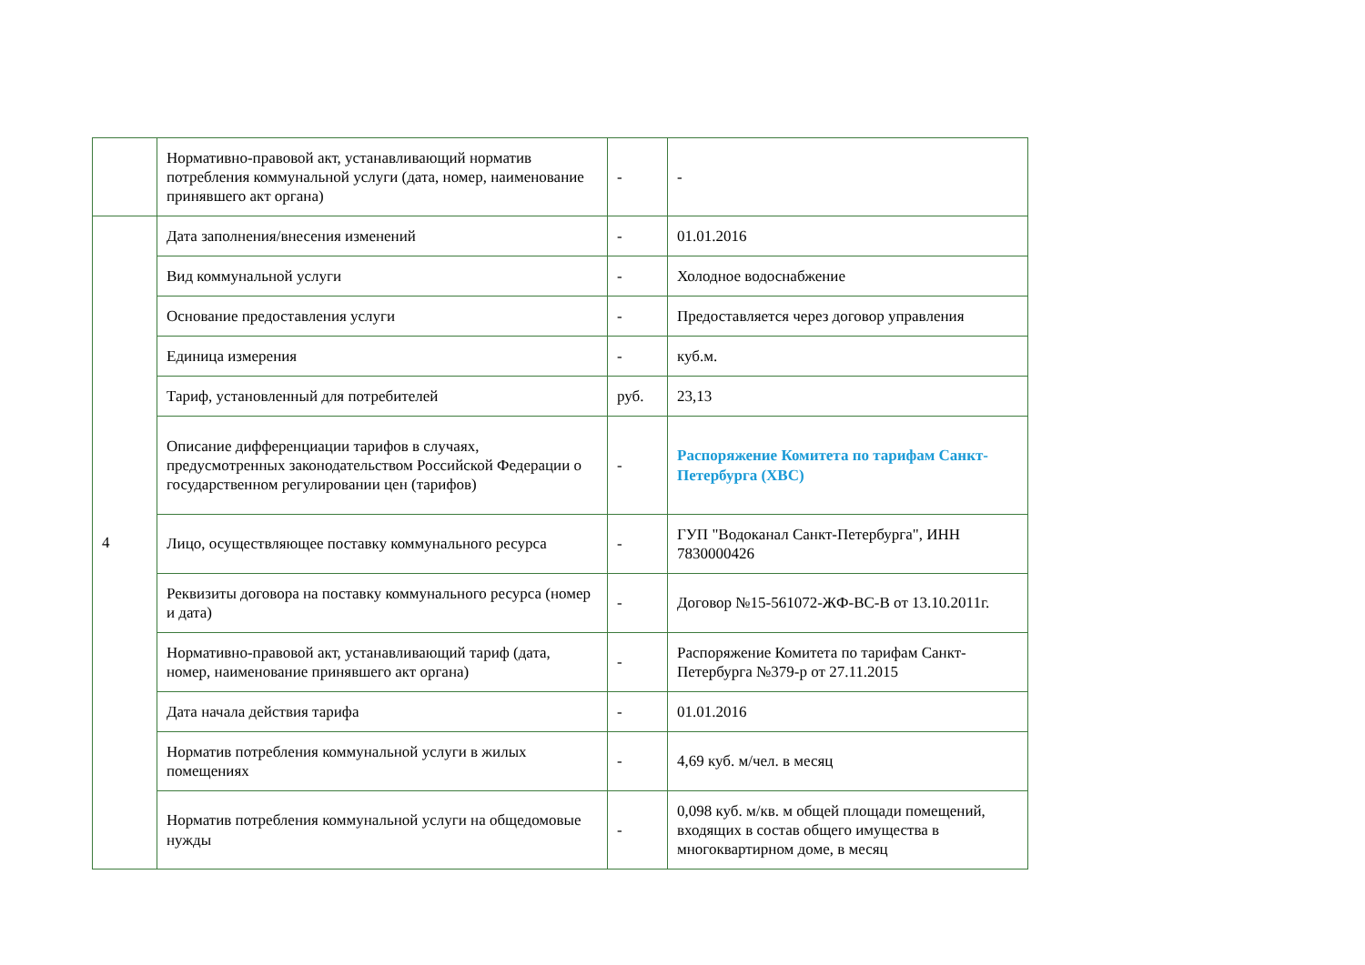| | Нормативно-правовой акт, устанавливающий норматив потребления коммунальной услуги (дата, номер, наименование принявшего акт органа) | - | - |
| 4 | Дата заполнения/внесения изменений | - | 01.01.2016 |
| | Вид коммунальной услуги | - | Холодное водоснабжение |
| | Основание предоставления услуги | - | Предоставляется через договор управления |
| | Единица измерения | - | куб.м. |
| | Тариф, установленный для потребителей | руб. | 23,13 |
| | Описание дифференциации тарифов в случаях, предусмотренных законодательством Российской Федерации о государственном регулировании цен (тарифов) | - | Распоряжение Комитета по тарифам Санкт-Петербурга (ХВС) |
| | Лицо, осуществляющее поставку коммунального ресурса | - | ГУП "Водоканал Санкт-Петербурга", ИНН 7830000426 |
| | Реквизиты договора на поставку коммунального ресурса (номер и дата) | - | Договор №15-561072-ЖФ-ВС-В от 13.10.2011г. |
| | Нормативно-правовой акт, устанавливающий тариф (дата, номер, наименование принявшего акт органа) | - | Распоряжение Комитета по тарифам Санкт-Петербурга №379-р от 27.11.2015 |
| | Дата начала действия тарифа | - | 01.01.2016 |
| | Норматив потребления коммунальной услуги в жилых помещениях | - | 4,69 куб. м/чел. в месяц |
| | Норматив потребления коммунальной услуги на общедомовые нужды | - | 0,098 куб. м/кв. м общей площади помещений, входящих в состав общего имущества в многоквартирном доме, в месяц |